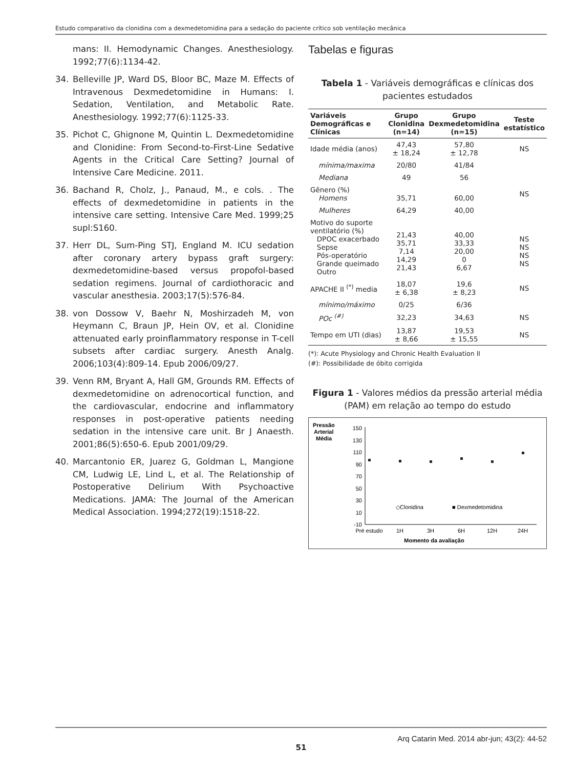Estudo comparativo da clonidina com a dexmedetomidina para a sedação do paciente crítico sob ventilação mecânica
mans: II. Hemodynamic Changes. Anesthesiology. 1992;77(6):1134-42.
34. Belleville JP, Ward DS, Bloor BC, Maze M. Effects of Intravenous Dexmedetomidine in Humans: I. Sedation, Ventilation, and Metabolic Rate. Anesthesiology. 1992;77(6):1125-33.
35. Pichot C, Ghignone M, Quintin L. Dexmedetomidine and Clonidine: From Second-to-First-Line Sedative Agents in the Critical Care Setting? Journal of Intensive Care Medicine. 2011.
36. Bachand R, Cholz, J., Panaud, M., e cols. . The effects of dexmedetomidine in patients in the intensive care setting. Intensive Care Med. 1999;25 supl:S160.
37. Herr DL, Sum-Ping STJ, England M. ICU sedation after coronary artery bypass graft surgery: dexmedetomidine-based versus propofol-based sedation regimens. Journal of cardiothoracic and vascular anesthesia. 2003;17(5):576-84.
38. von Dossow V, Baehr N, Moshirzadeh M, von Heymann C, Braun JP, Hein OV, et al. Clonidine attenuated early proinflammatory response in T-cell subsets after cardiac surgery. Anesth Analg. 2006;103(4):809-14. Epub 2006/09/27.
39. Venn RM, Bryant A, Hall GM, Grounds RM. Effects of dexmedetomidine on adrenocortical function, and the cardiovascular, endocrine and inflammatory responses in post-operative patients needing sedation in the intensive care unit. Br J Anaesth. 2001;86(5):650-6. Epub 2001/09/29.
40. Marcantonio ER, Juarez G, Goldman L, Mangione CM, Ludwig LE, Lind L, et al. The Relationship of Postoperative Delirium With Psychoactive Medications. JAMA: The Journal of the American Medical Association. 1994;272(19):1518-22.
Tabelas e figuras
Tabela 1 - Variáveis demográficas e clínicas dos pacientes estudados
| Variáveis Demográficas e Clínicas | Grupo Clonidina (n=14) | Grupo Dexmedetomidina (n=15) | Teste estatístico |
| --- | --- | --- | --- |
| Idade média (anos) | 47,43 ± 18,24 | 57,80 ± 12,78 | NS |
| mínima/maxima | 20/80 | 41/84 | |
| Mediana | 49 | 56 | |
| Gênero (%) Homens | 35,71 | 60,00 | NS |
| Mulheres | 64,29 | 40,00 | |
| Motivo do suporte ventilatório (%) DPOC exacerbado Sepse Pós-operatório Grande queimado Outro | 21,43 35,71 7,14 14,29 21,43 | 40,00 33,33 20,00 0 6,67 | NS NS NS NS |
| APACHE II <sup>(*)</sup> media | 18,07 ± 6,38 | 19,6 ± 8,23 | NS |
| mínimo/máximo | 0/25 | 6/36 | |
| POc <sup>(#)</sup> | 32,23 | 34,63 | NS |
| Tempo em UTI (dias) | 13,87 ± 8,66 | 19,53 ± 15,55 | NS |
(*): Acute Physiology and Chronic Health Evaluation II
(#): Possibilidade de óbito corrigida
Figura 1 - Valores médios da pressão arterial média (PAM) em relação ao tempo do estudo
Pressão
Arterial
Média
150
130
110
90
70
50
30
10
-10
Pré estudo
1H
3H
6H
12H
24H
Momento da avaliação
◇Clonidina
■ Dexmedetomidina
Arq Catarin Med. 2014 abr-jun; 43(2): 44-52
51